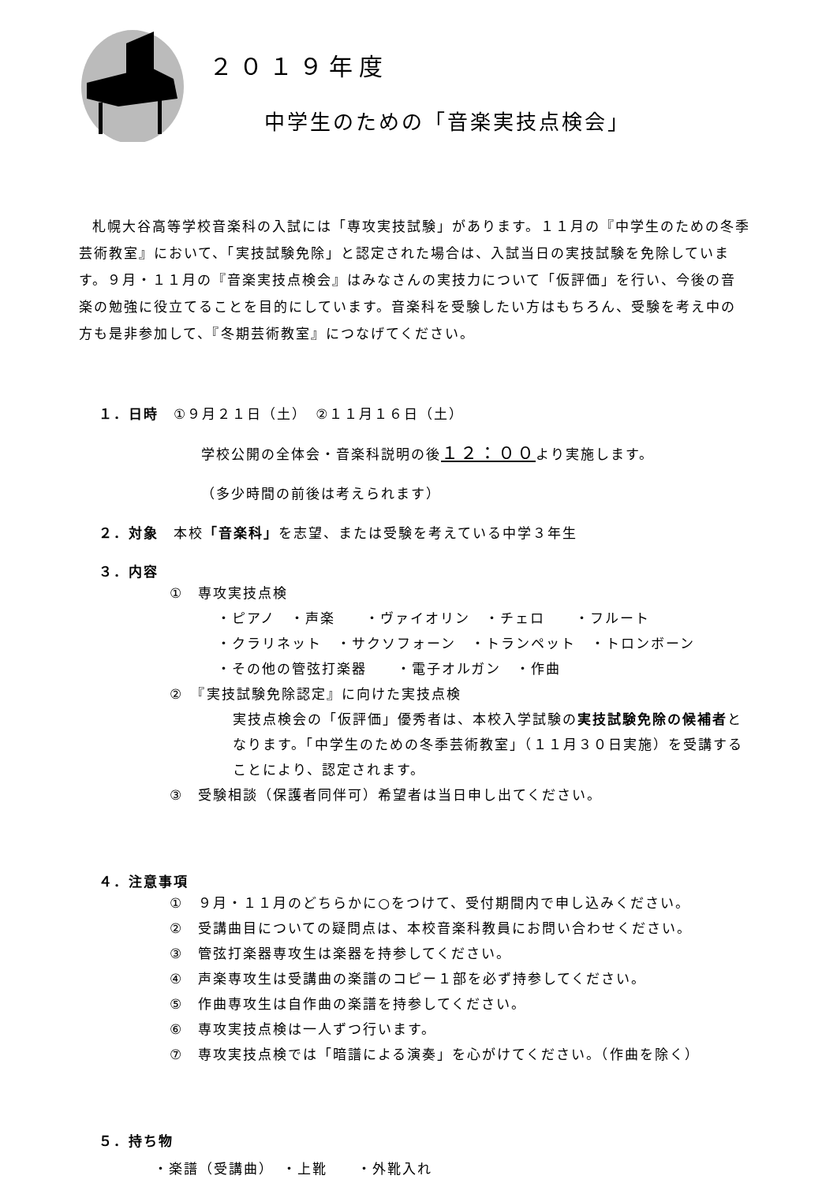２０１９年度
中学生のための「音楽実技点検会」
札幌大谷高等学校音楽科の入試には「専攻実技試験」があります。１１月の『中学生のための冬季芸術教室』において、「実技試験免除」と認定された場合は、入試当日の実技試験を免除しています。９月・１１月の『音楽実技点検会』はみなさんの実技力について「仮評価」を行い、今後の音楽の勉強に役立てることを目的にしています。音楽科を受験したい方はもちろん、受験を考え中の方も是非参加して、『冬期芸術教室』につなげてください。
１．日時　①９月２１日（土）　②１１月１６日（土）
学校公開の全体会・音楽科説明の後１２：００より実施します。
（多少時間の前後は考えられます）
２．対象　本校「音楽科」を志望、または受験を考えている中学３年生
３．内容
①　専攻実技点検
・ピアノ　・声楽　　・ヴァイオリン　・チェロ　　・フルート
・クラリネット　・サクソフォーン　・トランペット　・トロンボーン
・その他の管弦打楽器　　・電子オルガン　・作曲
②　『実技試験免除認定』に向けた実技点検
実技点検会の「仮評価」優秀者は、本校入学試験の実技試験免除の候補者となります。「中学生のための冬季芸術教室」（１１月３０日実施）を受講することにより、認定されます。
③　受験相談（保護者同伴可）希望者は当日申し出てください。
４．注意事項
①　９月・１１月のどちらかに○をつけて、受付期間内で申し込みください。
②　受講曲目についての疑問点は、本校音楽科教員にお問い合わせください。
③　管弦打楽器専攻生は楽器を持参してください。
④　声楽専攻生は受講曲の楽譜のコピー１部を必ず持参してください。
⑤　作曲専攻生は自作曲の楽譜を持参してください。
⑥　専攻実技点検は一人ずつ行います。
⑦　専攻実技点検では「暗譜による演奏」を心がけてください。（作曲を除く）
５．持ち物
・楽譜（受講曲）　・上靴　　・外靴入れ